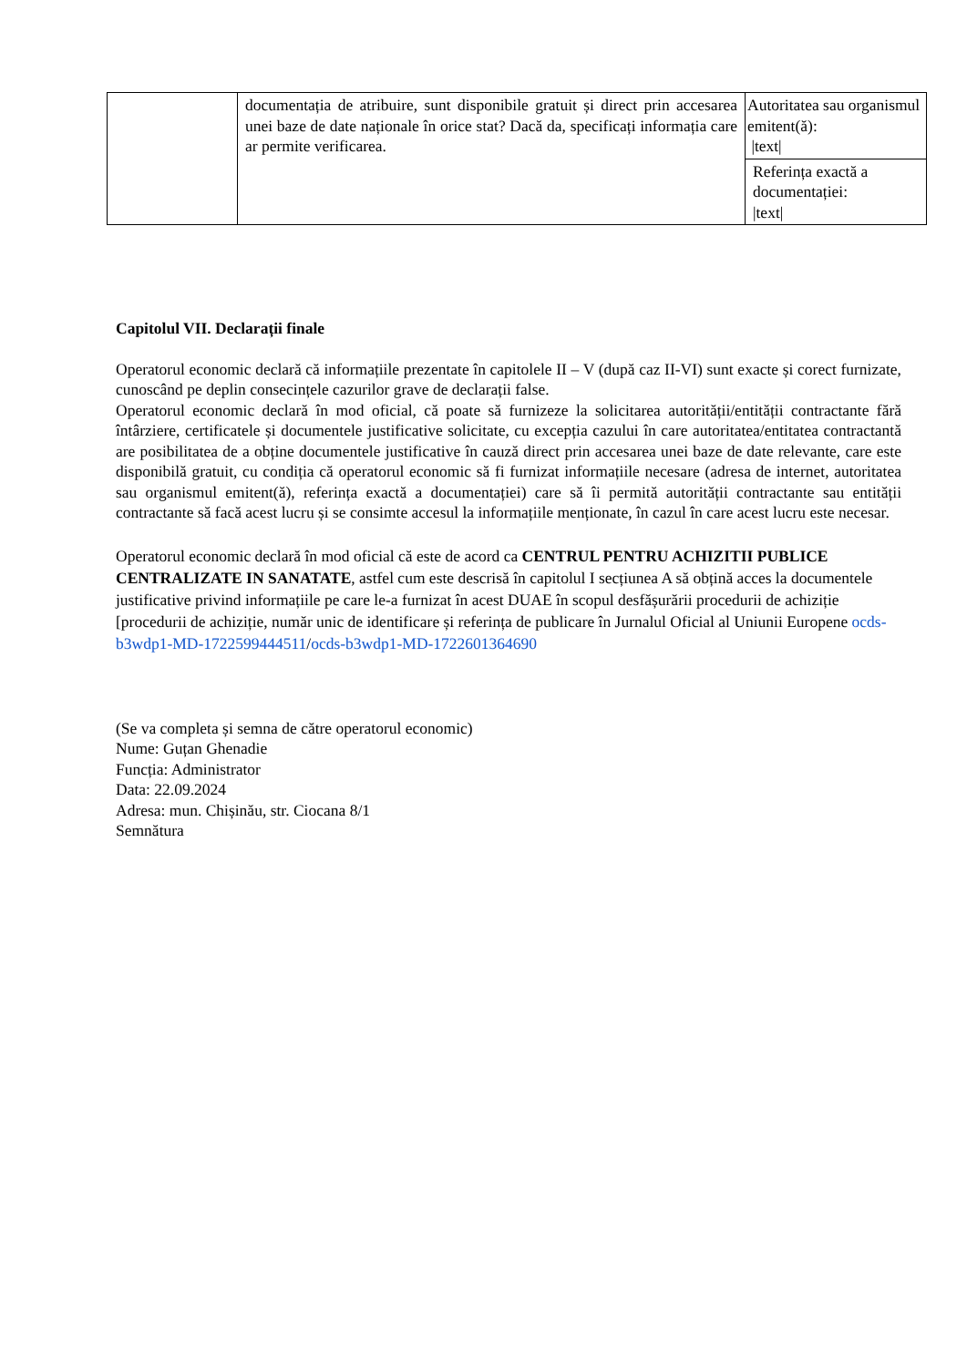| | documentația de atribuire, sunt disponibile gratuit și direct prin accesarea unei baze de date naționale în orice stat? Dacă da, specificați informația care ar permite verificarea. | Autoritatea sau organismul emitent(ă): /text/ |
| | | Referința exactă a documentației: /text/ |
Capitolul VII. Declarații finale
Operatorul economic declară că informațiile prezentate în capitolele II – V (după caz II-VI) sunt exacte și corect furnizate, cunoscând pe deplin consecințele cazurilor grave de declarații false.
Operatorul economic declară în mod oficial, că poate să furnizeze la solicitarea autorității/entității contractante fără întârziere, certificatele și documentele justificative solicitate, cu excepția cazului în care autoritatea/entitatea contractantă are posibilitatea de a obține documentele justificative în cauză direct prin accesarea unei baze de date relevante, care este disponibilă gratuit, cu condiția că operatorul economic să fi furnizat informațiile necesare (adresa de internet, autoritatea sau organismul emitent(ă), referința exactă a documentației) care să îi permită autorității contractante sau entității contractante să facă acest lucru și se consimte accesul la informațiile menționate, în cazul în care acest lucru este necesar.
Operatorul economic declară în mod oficial că este de acord ca CENTRUL PENTRU ACHIZITII PUBLICE CENTRALIZATE IN SANATATE, astfel cum este descrisă în capitolul I secțiunea A să obțină acces la documentele justificative privind informațiile pe care le-a furnizat în acest DUAE în scopul desfășurării procedurii de achiziție [procedurii de achiziție, număr unic de identificare și referința de publicare în Jurnalul Oficial al Uniunii Europene ocds-b3wdp1-MD-1722599444511/ocds-b3wdp1-MD-1722601364690
(Se va completa și semna de către operatorul economic)
Nume: Guțan Ghenadie
Funcția: Administrator
Data: 22.09.2024
Adresa: mun. Chișinău, str. Ciocana 8/1
Semnătura